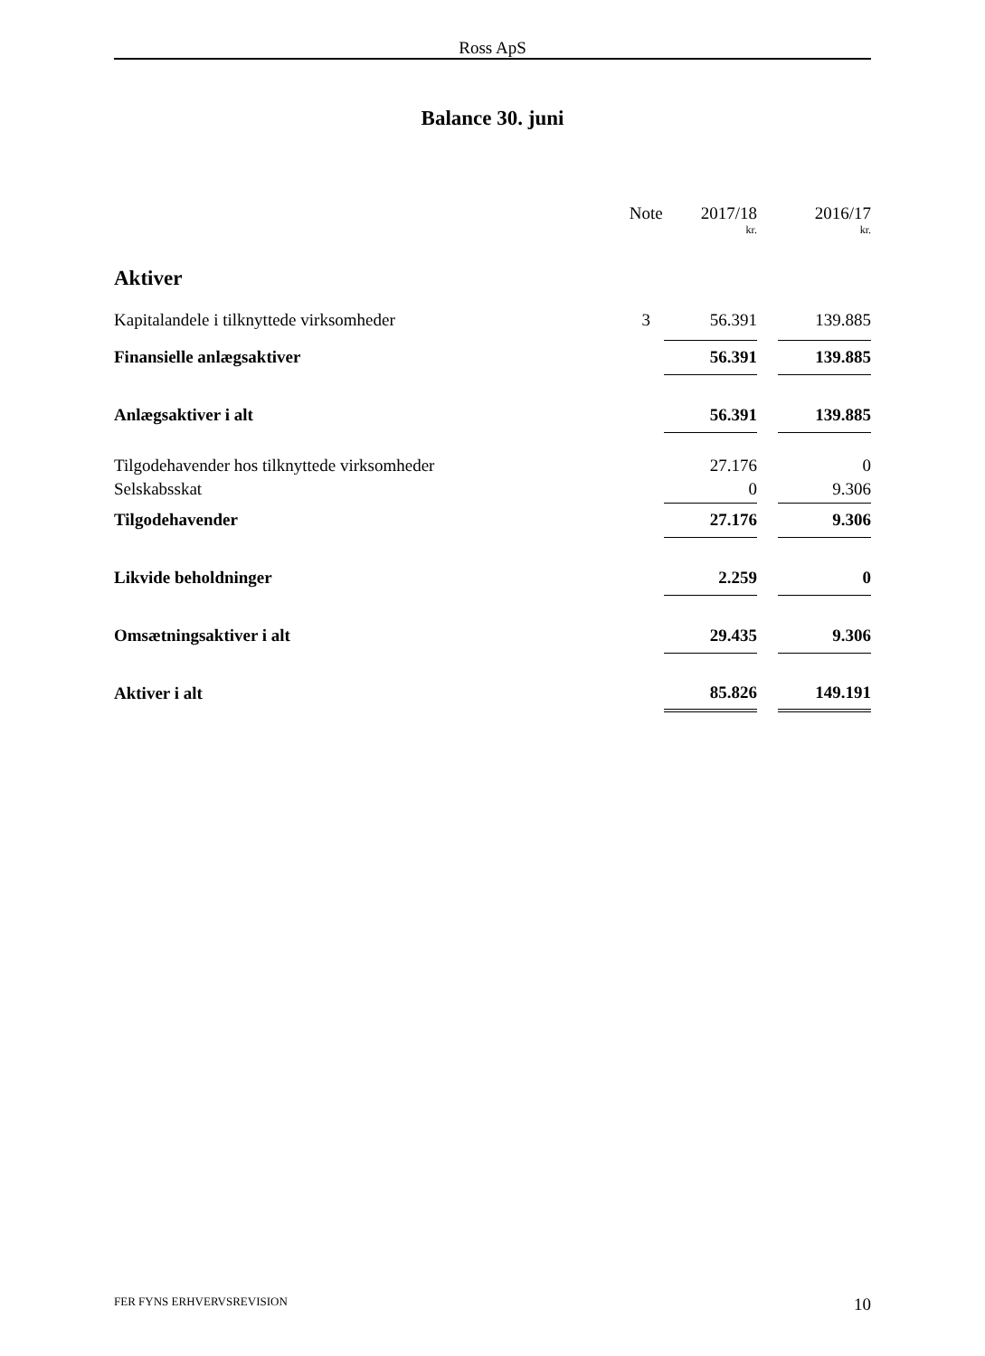Ross ApS
Balance 30. juni
| | Note | 2017/18 | | 2016/17 |
| --- | --- | --- | --- | --- |
| | | kr. | | kr. |
| Aktiver | | | | |
| Kapitalandele i tilknyttede virksomheder | 3 | 56.391 | | 139.885 |
| Finansielle anlægsaktiver | | 56.391 | | 139.885 |
| Anlægsaktiver i alt | | 56.391 | | 139.885 |
| Tilgodehavender hos tilknyttede virksomheder | | 27.176 | | 0 |
| Selskabsskat | | 0 | | 9.306 |
| Tilgodehavender | | 27.176 | | 9.306 |
| Likvide beholdninger | | 2.259 | | 0 |
| Omsætningsaktiver i alt | | 29.435 | | 9.306 |
| Aktiver i alt | | 85.826 | | 149.191 |
FER FYNS ERHVERVSREVISION 10